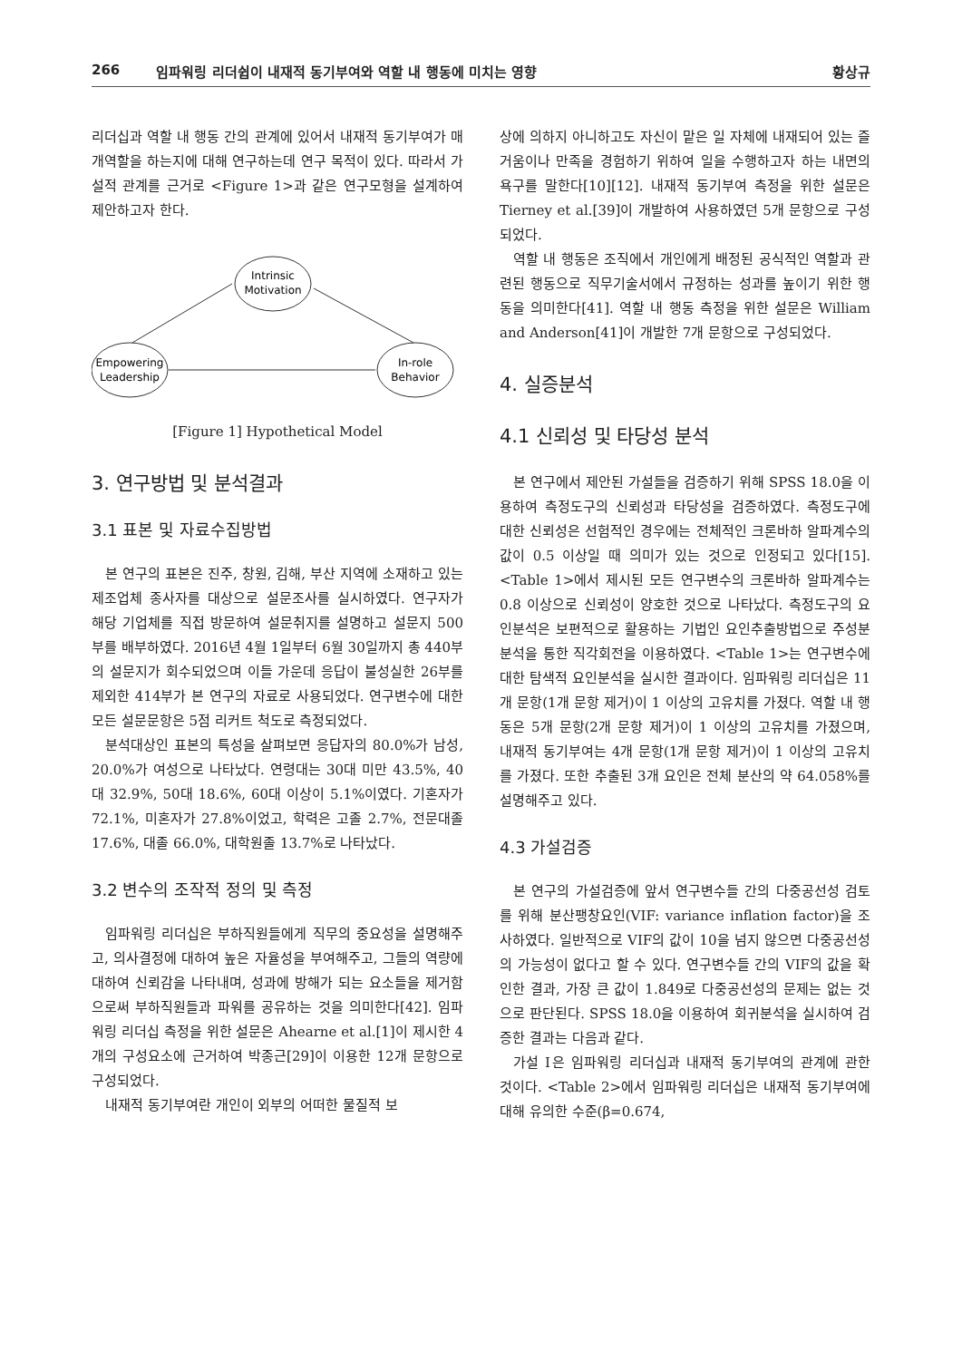266 임파워링 리더쉽이 내재적 동기부여와 역할 내 행동에 미치는 영향 황상규
리더십과 역할 내 행동 간의 관계에 있어서 내재적 동기부여가 매개역할을 하는지에 대해 연구하는데 연구 목적이 있다. 따라서 가설적 관계를 근거로 <Figure 1>과 같은 연구모형을 설계하여 제안하고자 한다.
Intrinsic
Motivation
Empowering
Leadership
In-role
Behavior
[Figure 1] Hypothetical Model
3. 연구방법 및 분석결과
3.1 표본 및 자료수집방법
본 연구의 표본은 진주, 창원, 김해, 부산 지역에 소재하고 있는 제조업체 종사자를 대상으로 설문조사를 실시하였다. 연구자가 해당 기업체를 직접 방문하여 설문취지를 설명하고 설문지 500부를 배부하였다. 2016년 4월 1일부터 6월 30일까지 총 440부의 설문지가 회수되었으며 이들 가운데 응답이 불성실한 26부를 제외한 414부가 본 연구의 자료로 사용되었다. 연구변수에 대한 모든 설문문항은 5점 리커트 척도로 측정되었다.
분석대상인 표본의 특성을 살펴보면 응답자의 80.0%가 남성, 20.0%가 여성으로 나타났다. 연령대는 30대 미만 43.5%, 40대 32.9%, 50대 18.6%, 60대 이상이 5.1%이였다. 기혼자가 72.1%, 미혼자가 27.8%이었고, 학력은 고졸 2.7%, 전문대졸 17.6%, 대졸 66.0%, 대학원졸 13.7%로 나타났다.
3.2 변수의 조작적 정의 및 측정
임파워링 리더십은 부하직원들에게 직무의 중요성을 설명해주고, 의사결정에 대하여 높은 자율성을 부여해주고, 그들의 역량에 대하여 신뢰감을 나타내며, 성과에 방해가 되는 요소들을 제거함으로써 부하직원들과 파워를 공유하는 것을 의미한다[42]. 임파워링 리더십 측정을 위한 설문은 Ahearne et al.[1]이 제시한 4개의 구성요소에 근거하여 박종근[29]이 이용한 12개 문항으로 구성되었다.
내재적 동기부여란 개인이 외부의 어떠한 물질적 보
상에 의하지 아니하고도 자신이 맡은 일 자체에 내재되어 있는 즐거움이나 만족을 경험하기 위하여 일을 수행하고자 하는 내면의 욕구를 말한다[10][12]. 내재적 동기부여 측정을 위한 설문은 Tierney et al.[39]이 개발하여 사용하였던 5개 문항으로 구성되었다.
역할 내 행동은 조직에서 개인에게 배정된 공식적인 역할과 관련된 행동으로 직무기술서에서 규정하는 성과를 높이기 위한 행동을 의미한다[41]. 역할 내 행동 측정을 위한 설문은 William and Anderson[41]이 개발한 7개 문항으로 구성되었다.
4. 실증분석
4.1 신뢰성 및 타당성 분석
본 연구에서 제안된 가설들을 검증하기 위해 SPSS 18.0을 이용하여 측정도구의 신뢰성과 타당성을 검증하였다. 측정도구에 대한 신뢰성은 선험적인 경우에는 전체적인 크론바하 알파계수의 값이 0.5 이상일 때 의미가 있는 것으로 인정되고 있다[15]. <Table 1>에서 제시된 모든 연구변수의 크론바하 알파계수는 0.8 이상으로 신뢰성이 양호한 것으로 나타났다. 측정도구의 요인분석은 보편적으로 활용하는 기법인 요인추출방법으로 주성분분석을 통한 직각회전을 이용하였다. <Table 1>는 연구변수에 대한 탐색적 요인분석을 실시한 결과이다. 임파워링 리더십은 11개 문항(1개 문항 제거)이 1 이상의 고유치를 가졌다. 역할 내 행동은 5개 문항(2개 문항 제거)이 1 이상의 고유치를 가졌으며, 내재적 동기부여는 4개 문항(1개 문항 제거)이 1 이상의 고유치를 가졌다. 또한 추출된 3개 요인은 전체 분산의 약 64.058%를 설명해주고 있다.
4.3 가설검증
본 연구의 가설검증에 앞서 연구변수들 간의 다중공선성 검토를 위해 분산팽창요인(VIF: variance inflation factor)을 조사하였다. 일반적으로 VIF의 값이 10을 넘지 않으면 다중공선성의 가능성이 없다고 할 수 있다. 연구변수들 간의 VIF의 값을 확인한 결과, 가장 큰 값이 1.849로 다중공선성의 문제는 없는 것으로 판단된다. SPSS 18.0을 이용하여 회귀분석을 실시하여 검증한 결과는 다음과 같다.
가설 Ⅰ은 임파워링 리더십과 내재적 동기부여의 관계에 관한 것이다. <Table 2>에서 임파워링 리더십은 내재적 동기부여에 대해 유의한 수준(β=0.674,